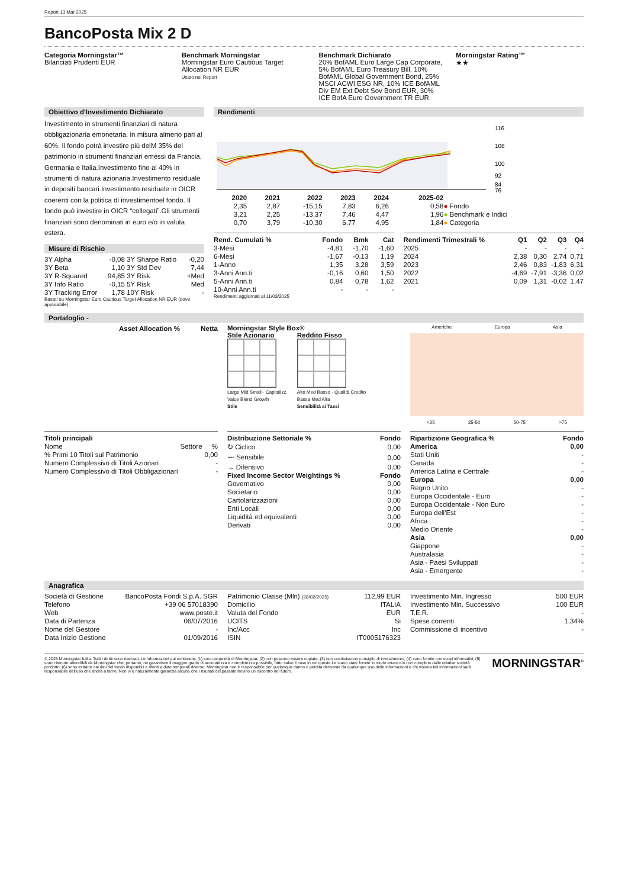Report 13 Mar 2025
BancoPosta Mix 2 D
Categoria Morningstar™
Bilanciati Prudenti EUR
Benchmark Morningstar
Morningstar Euro Cautious Target Allocation NR EUR
Usato nel Report
Benchmark Dichiarato
20% BofAML Euro Large Cap Corporate, 5% BofAML Euro Treasury Bill, 10% BofAML Global Government Bond, 25% MSCI ACWI ESG NR, 10% ICE BofAML Div EM Ext Debt Sov Bond EUR, 30% ICE BofA Euro Government TR EUR
Morningstar Rating™
★★
Obiettivo d'Investimento Dichiarato
Investimento in strumenti finanziari di natura obbligazionaria emonetaria, in misura almeno pari al 60%. Il fondo potrà investire più delM 35% del patrimonio in strumenti finanziari emessi da Francia, Germania e Italia.Investimento fino al 40% in strumenti di natura azionaria.Investimento residuale in depositi bancari.Investimento residuale in OICR coerenti con la politica di investimentoel fondo. Il fondo può investire in OICR “collegati”.Gli strumenti finanziari sono denominati in euro e/o in valuta estera.
Misure di Rischio
| 3Y Alpha | -0,08 | 3Y Sharpe Ratio | -0,20 |
| 3Y Beta | 1,10 | 3Y Std Dev | 7,44 |
| 3Y R-Squared | 94,85 | 3Y Risk | +Med |
| 3Y Info Ratio | -0,15 | 5Y Risk | Med |
| 3Y Tracking Error | 1,78 | 10Y Risk | - |
Basati su Morningstar Euro Cautious Target Allocation NR EUR (dove applicabile)
Rendimenti
116
108
100
92
84
76
| | 2020 | 2021 | 2022 | 2023 | 2024 | 2025-02 | |
| --- | --- | --- | --- | --- | --- | --- | --- |
| | 2,35 | 2,87 | -15,15 | 7,83 | 6,26 | 0,58 | ● Fondo |
| | 3,21 | 2,25 | -13,37 | 7,46 | 4,47 | 1,96 | ● Benchmark e Indici |
| | 0,70 | 3,79 | -10,30 | 6,77 | 4,95 | 1,84 | ● Categoria |
| Rend. Cumulati % | Fondo | Bmk | Cat |
| --- | --- | --- | --- |
| 3-Mesi | -4,81 | -1,70 | -1,60 |
| 6-Mesi | -1,67 | -0,13 | 1,19 |
| 1-Anno | 1,35 | 3,28 | 3,59 |
| 3-Anni Ann.ti | -0,16 | 0,60 | 1,50 |
| 5-Anni Ann.ti | 0,84 | 0,78 | 1,62 |
| 10-Anni Ann.ti | - | - | - |
Rendimenti aggiornati al 11/03/2025
| Rendimenti Trimestrali % | Q1 | Q2 | Q3 | Q4 |
| --- | --- | --- | --- | --- |
| 2025 | - | - | - | - |
| 2024 | 2,38 | 0,30 | 2,74 | 0,71 |
| 2023 | 2,46 | 0,83 | -1,83 | 6,31 |
| 2022 | -4,69 | -7,91 | -3,36 | 0,02 |
| 2021 | 0,09 | 1,31 | -0,02 | 1,47 |
Portafoglio -
| Asset Allocation % | Netta |
| --- | --- |
Morningstar Style Box®
Stile Azionario
Large Mid Small · Capitalizz.
Value Blend Growth
Stile
Reddito Fisso
Alto Med Basso · Qualità Credito
Bassa Med Alta
Sensibilità ai Tassi
Americhe Europa Asia
<25 25-50 50-75 >75
| Titoli principali | | |
| --- | --- | --- |
| Nome | Settore | % |
| % Primi 10 Titoli sul Patrimonio | | 0,00 |
| Numero Complessivo di Titoli Azionari | | - |
| Numero Complessivo di Titoli Obbligazionari | | - |
| Distribuzione Settoriale % | Fondo |
| --- | --- |
| ↻ Ciclico | 0,00 |
| 〰 Sensibile | 0,00 |
| → Difensivo | 0,00 |
| Fixed Income Sector Weightings % | Fondo |
| Governativo | 0,00 |
| Societario | 0,00 |
| Cartolarizzazioni | 0,00 |
| Enti Locali | 0,00 |
| Liquidità ed equivalenti | 0,00 |
| Derivati | 0,00 |
| Ripartizione Geografica % | Fondo |
| --- | --- |
| America | 0,00 |
| Stati Uniti | - |
| Canada | - |
| America Latina e Centrale | - |
| Europa | 0,00 |
| Regno Unito | - |
| Europa Occidentale - Euro | - |
| Europa Occidentale - Non Euro | - |
| Europa dell'Est | - |
| Africa | - |
| Medio Oriente | - |
| Asia | 0,00 |
| Giappone | - |
| Australasia | - |
| Asia - Paesi Sviluppati | - |
| Asia - Emergente | - |
Anagrafica
| Società di Gestione | BancoPosta Fondi S.p.A. SGR |
| Telefono | +39 06 57018390 |
| Web | www.poste.it |
| Data di Partenza | 06/07/2016 |
| Nome del Gestore | - |
| Data Inizio Gestione | 01/09/2016 |
| Patrimonio Classe (Mln) (28/02/2025) | 112,99 EUR |
| Domicilio | ITALIA |
| Valuta del Fondo | EUR |
| UCITS | Si |
| Inc/Acc | Inc |
| ISIN | IT0005176323 |
| Investimento Min. Ingresso | 500 EUR |
| Investimento Min. Successivo | 100 EUR |
| T.E.R. | - |
| Spese correnti | 1,34% |
| Commissione di incentivo | - |
© 2025 Morningstar Italia. Tutti i diritti sono riservati. Le informazioni qui contenute: (1) sono proprietà di Morningstar, (2) non possono essere copiate, (3) non costituiscono consiglio di investimento; (4) sono fornite con scopi informativi; (5) sono ritenute attendibili da Morningstar che, pertanto, ne garantisce il maggior grado di accuratezza e completezza possibile, fatto salvo il caso in cui queste Le siano state fornite in modo errato e/o non completo dalle relative società prodotto; (6) sono estratte dai dati del fondo disponibili e riferiti a date temporali diverse. Morningstar non è responsabile per qualunque danno o perdita derivante da qualunque uso delle informazioni e chi visiona tali informazioni sarà responsabile dell'uso che andrà a farne. Non vi è naturalmente garanzia alcuna che i risultati del passato trovino un riscontro nel futuro.
MORNINGSTAR<sup>®</sup>